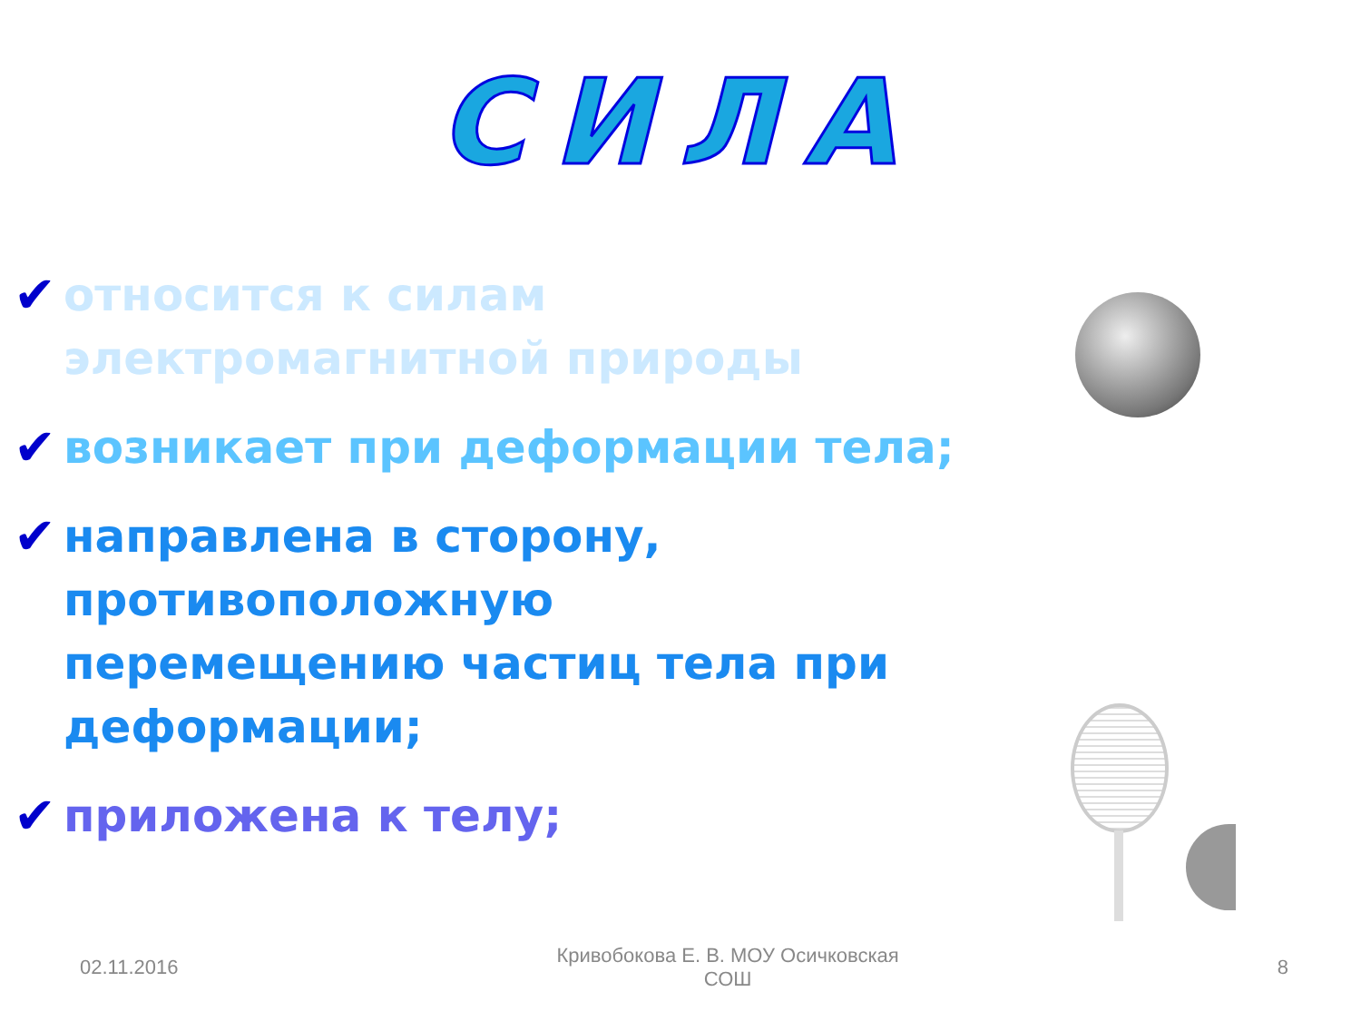СИЛА
✔ относится к силам электромагнитной природы
✔ возникает при деформации тела;
✔ направлена в сторону, противоположную перемещению частиц тела при деформации;
✔ приложена к телу;
02.11.2016 Кривобокова Е. В. МОУ Осичковская
СОШ 8